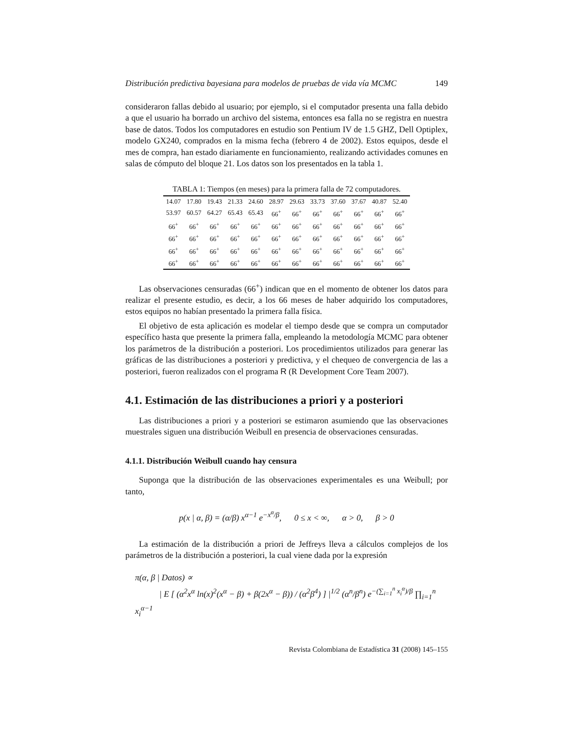Distribución predictiva bayesiana para modelos de pruebas de vida vía MCMC 149
consideraron fallas debido al usuario; por ejemplo, si el computador presenta una falla debido a que el usuario ha borrado un archivo del sistema, entonces esa falla no se registra en nuestra base de datos. Todos los computadores en estudio son Pentium IV de 1.5 GHZ, Dell Optiplex, modelo GX240, comprados en la misma fecha (febrero 4 de 2002). Estos equipos, desde el mes de compra, han estado diariamente en funcionamiento, realizando actividades comunes en salas de cómputo del bloque 21. Los datos son los presentados en la tabla 1.
TABLA 1: Tiempos (en meses) para la primera falla de 72 computadores.
| 14.07 | 17.80 | 19.43 | 21.33 | 24.60 | 28.97 | 29.63 | 33.73 | 37.60 | 37.67 | 40.87 | 52.40 |
| 53.97 | 60.57 | 64.27 | 65.43 | 65.43 | 66<sup>+</sup> | 66<sup>+</sup> | 66<sup>+</sup> | 66<sup>+</sup> | 66<sup>+</sup> | 66<sup>+</sup> | 66<sup>+</sup> |
| 66<sup>+</sup> | 66<sup>+</sup> | 66<sup>+</sup> | 66<sup>+</sup> | 66<sup>+</sup> | 66<sup>+</sup> | 66<sup>+</sup> | 66<sup>+</sup> | 66<sup>+</sup> | 66<sup>+</sup> | 66<sup>+</sup> | 66<sup>+</sup> |
| 66<sup>+</sup> | 66<sup>+</sup> | 66<sup>+</sup> | 66<sup>+</sup> | 66<sup>+</sup> | 66<sup>+</sup> | 66<sup>+</sup> | 66<sup>+</sup> | 66<sup>+</sup> | 66<sup>+</sup> | 66<sup>+</sup> | 66<sup>+</sup> |
| 66<sup>+</sup> | 66<sup>+</sup> | 66<sup>+</sup> | 66<sup>+</sup> | 66<sup>+</sup> | 66<sup>+</sup> | 66<sup>+</sup> | 66<sup>+</sup> | 66<sup>+</sup> | 66<sup>+</sup> | 66<sup>+</sup> | 66<sup>+</sup> |
| 66<sup>+</sup> | 66<sup>+</sup> | 66<sup>+</sup> | 66<sup>+</sup> | 66<sup>+</sup> | 66<sup>+</sup> | 66<sup>+</sup> | 66<sup>+</sup> | 66<sup>+</sup> | 66<sup>+</sup> | 66<sup>+</sup> | 66<sup>+</sup> |
Las observaciones censuradas (66<sup>+</sup>) indican que en el momento de obtener los datos para realizar el presente estudio, es decir, a los 66 meses de haber adquirido los computadores, estos equipos no habían presentado la primera falla física.
El objetivo de esta aplicación es modelar el tiempo desde que se compra un computador específico hasta que presente la primera falla, empleando la metodología MCMC para obtener los parámetros de la distribución a posteriori. Los procedimientos utilizados para generar las gráficas de las distribuciones a posteriori y predictiva, y el chequeo de convergencia de las a posteriori, fueron realizados con el programa R (R Development Core Team 2007).
4.1. Estimación de las distribuciones a priori y a posteriori
Las distribuciones a priori y a posteriori se estimaron asumiendo que las observaciones muestrales siguen una distribución Weibull en presencia de observaciones censuradas.
4.1.1. Distribución Weibull cuando hay censura
Suponga que la distribución de las observaciones experimentales es una Weibull; por tanto,
p(x | α, β) = (α/β) x<sup>α−1</sup> e<sup>−x<sup>α</sup>/β</sup>, 0 ≤ x < ∞, α > 0, β > 0
La estimación de la distribución a priori de Jeffreys lleva a cálculos complejos de los parámetros de la distribución a posteriori, la cual viene dada por la expresión
π(α, β | Datos) ∝
| E [ (α<sup>2</sup>x<sup>α</sup> ln(x)<sup>2</sup>(x<sup>α</sup> − β) + β(2x<sup>α</sup> − β)) / (α<sup>2</sup>β<sup>4</sup>) ] |<sup>1/2</sup> (α<sup>n</sup>/β<sup>n</sup>) e<sup>−(∑<sub>i=1</sub><sup>n</sup> x<sub>i</sub><sup>α</sup>)/β</sup> ∏<sub>i=1</sub><sup>n</sup> x<sub>i</sub><sup>α−1</sup>
Revista Colombiana de Estadística 31 (2008) 145–155